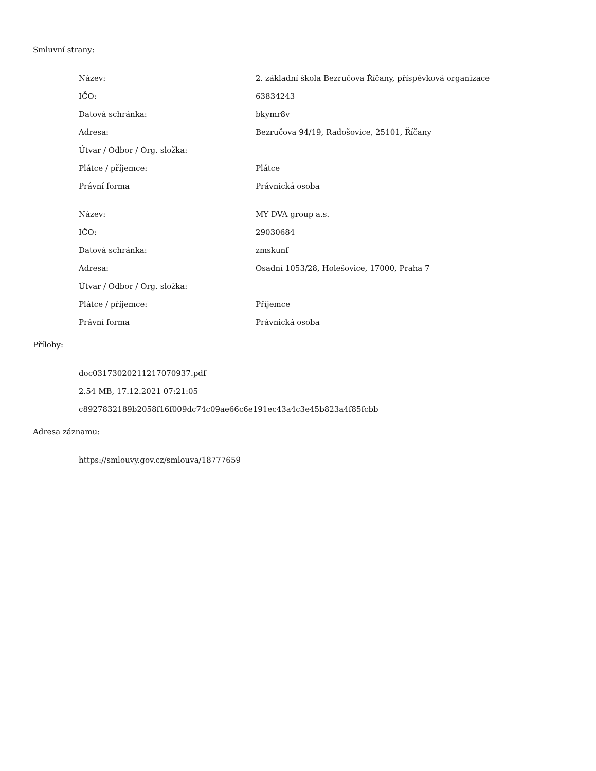Smluvní strany:
| Název: | 2. základní škola Bezručova Říčany, příspěvková organizace |
| IČO: | 63834243 |
| Datová schránka: | bkymr8v |
| Adresa: | Bezručova 94/19, Radošovice, 25101, Říčany |
| Útvar / Odbor / Org. složka: | |
| Plátce / příjemce: | Plátce |
| Právní forma | Právnická osoba |
| Název: | MY DVA group a.s. |
| IČO: | 29030684 |
| Datová schránka: | zmskunf |
| Adresa: | Osadní 1053/28, Holešovice, 17000, Praha 7 |
| Útvar / Odbor / Org. složka: | |
| Plátce / příjemce: | Příjemce |
| Právní forma | Právnická osoba |
Přílohy:
| doc03173020211217070937.pdf |
| 2.54 MB, 17.12.2021 07:21:05 |
| c8927832189b2058f16f009dc74c09ae66c6e191ec43a4c3e45b823a4f85fcbb |
Adresa záznamu:
| https://smlouvy.gov.cz/smlouva/18777659 |